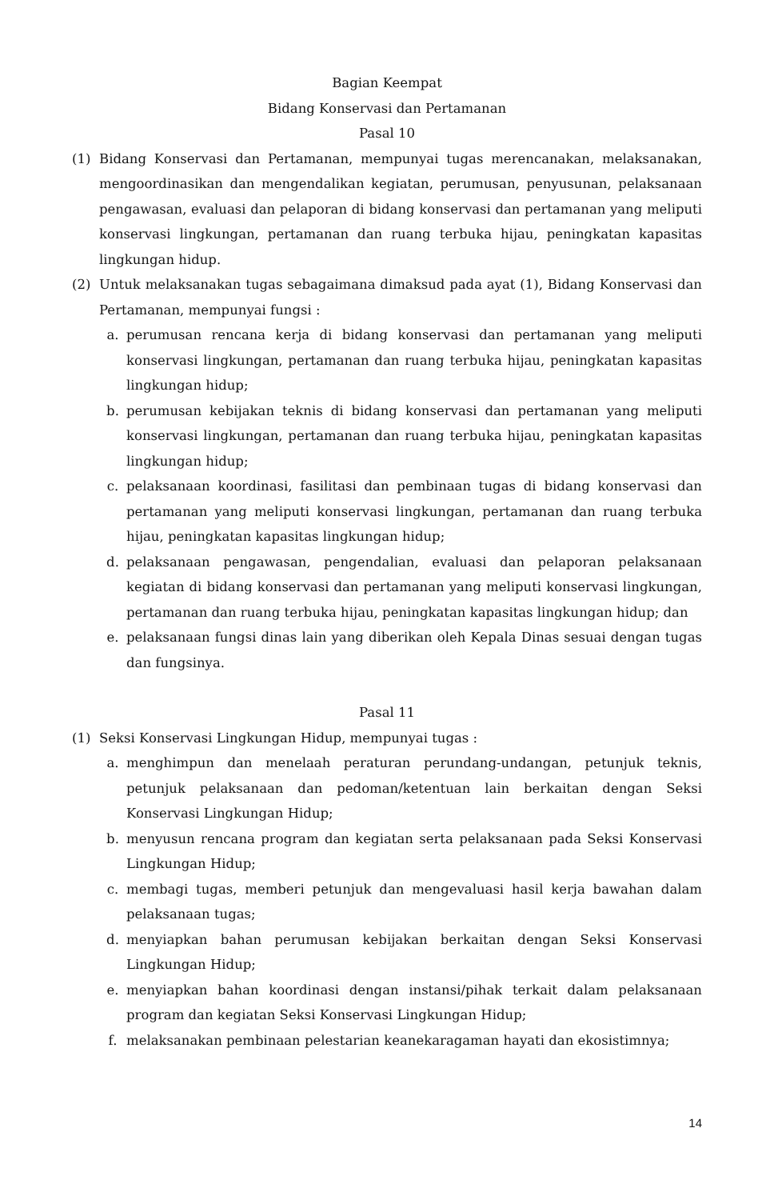Bagian Keempat
Bidang Konservasi dan Pertamanan
Pasal 10
(1) Bidang Konservasi dan Pertamanan, mempunyai tugas merencanakan, melaksanakan, mengoordinasikan dan mengendalikan kegiatan, perumusan, penyusunan, pelaksanaan pengawasan, evaluasi dan pelaporan di bidang konservasi dan pertamanan yang meliputi konservasi lingkungan, pertamanan dan ruang terbuka hijau, peningkatan kapasitas lingkungan hidup.
(2) Untuk melaksanakan tugas sebagaimana dimaksud pada ayat (1), Bidang Konservasi dan Pertamanan, mempunyai fungsi :
a. perumusan rencana kerja di bidang konservasi dan pertamanan yang meliputi konservasi lingkungan, pertamanan dan ruang terbuka hijau, peningkatan kapasitas lingkungan hidup;
b. perumusan kebijakan teknis di bidang konservasi dan pertamanan yang meliputi konservasi lingkungan, pertamanan dan ruang terbuka hijau, peningkatan kapasitas lingkungan hidup;
c. pelaksanaan koordinasi, fasilitasi dan pembinaan tugas di bidang konservasi dan pertamanan yang meliputi konservasi lingkungan, pertamanan dan ruang terbuka hijau, peningkatan kapasitas lingkungan hidup;
d. pelaksanaan pengawasan, pengendalian, evaluasi dan pelaporan pelaksanaan kegiatan di bidang konservasi dan pertamanan yang meliputi konservasi lingkungan, pertamanan dan ruang terbuka hijau, peningkatan kapasitas lingkungan hidup; dan
e. pelaksanaan fungsi dinas lain yang diberikan oleh Kepala Dinas sesuai dengan tugas dan fungsinya.
Pasal 11
(1) Seksi Konservasi Lingkungan Hidup, mempunyai tugas :
a. menghimpun dan menelaah peraturan perundang-undangan, petunjuk teknis, petunjuk pelaksanaan dan pedoman/ketentuan lain berkaitan dengan Seksi Konservasi Lingkungan Hidup;
b. menyusun rencana program dan kegiatan serta pelaksanaan pada Seksi Konservasi Lingkungan Hidup;
c. membagi tugas, memberi petunjuk dan mengevaluasi hasil kerja bawahan dalam pelaksanaan tugas;
d. menyiapkan bahan perumusan kebijakan berkaitan dengan Seksi Konservasi Lingkungan Hidup;
e. menyiapkan bahan koordinasi dengan instansi/pihak terkait dalam pelaksanaan program dan kegiatan Seksi Konservasi Lingkungan Hidup;
f. melaksanakan pembinaan pelestarian keanekaragaman hayati dan ekosistimnya;
14